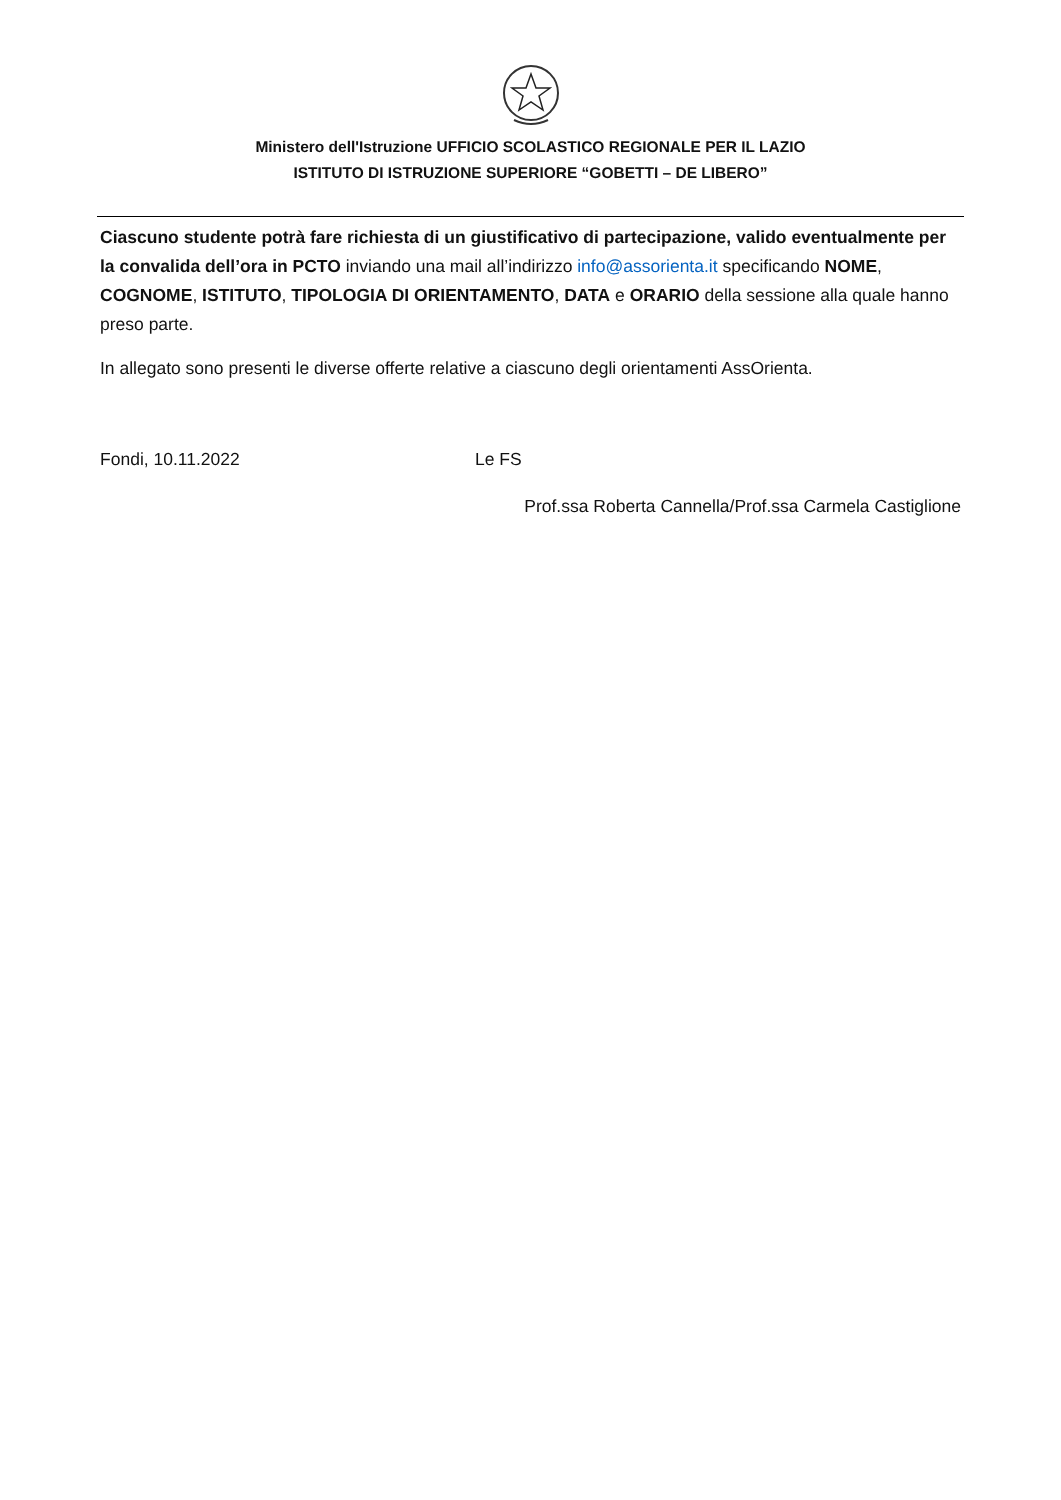Ministero dell'Istruzione UFFICIO SCOLASTICO REGIONALE PER IL LAZIO
ISTITUTO DI ISTRUZIONE SUPERIORE “GOBETTI – DE LIBERO”
Ciascuno studente potrà fare richiesta di un giustificativo di partecipazione, valido eventualmente per la convalida dell’ora in PCTO inviando una mail all’indirizzo info@assorienta.it specificando NOME, COGNOME, ISTITUTO, TIPOLOGIA DI ORIENTAMENTO, DATA e ORARIO della sessione alla quale hanno preso parte.
In allegato sono presenti le diverse offerte relative a ciascuno degli orientamenti AssOrienta.
Fondi, 10.11.2022 Le FS
Prof.ssa Roberta Cannella/Prof.ssa Carmela Castiglione